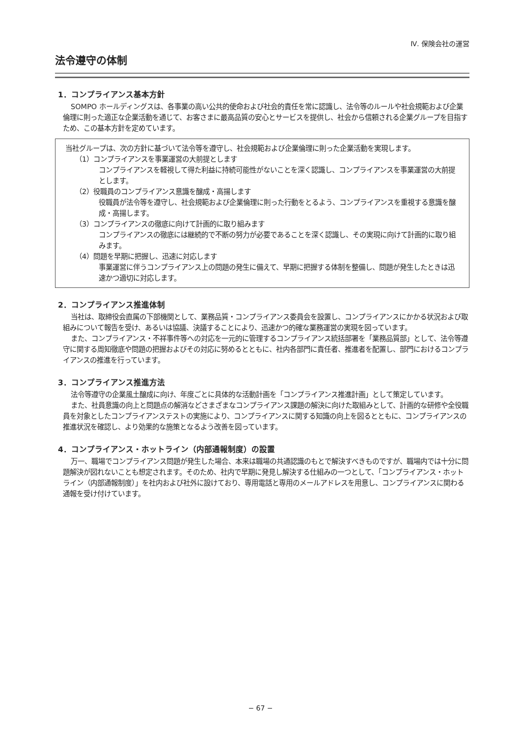Ⅳ. 保険会社の運営
法令遵守の体制
1．コンプライアンス基本方針
SOMPO ホールディングスは、各事業の高い公共的使命および社会的責任を常に認識し、法令等のルールや社会規範および企業倫理に則った適正な企業活動を通じて、お客さまに最高品質の安心とサービスを提供し、社会から信頼される企業グループを目指すため、この基本方針を定めています。
当社グループは、次の方針に基づいて法令等を遵守し、社会規範および企業倫理に則った企業活動を実現します。
（1）コンプライアンスを事業運営の大前提とします
コンプライアンスを軽視して得た利益に持続可能性がないことを深く認識し、コンプライアンスを事業運営の大前提とします。
（2）役職員のコンプライアンス意識を醸成・高揚します
役職員が法令等を遵守し、社会規範および企業倫理に則った行動をとるよう、コンプライアンスを重視する意識を醸成・高揚します。
（3）コンプライアンスの徹底に向けて計画的に取り組みます
コンプライアンスの徹底には継続的で不断の努力が必要であることを深く認識し、その実現に向けて計画的に取り組みます。
（4）問題を早期に把握し、迅速に対応します
事業運営に伴うコンプライアンス上の問題の発生に備えて、早期に把握する体制を整備し、問題が発生したときは迅速かつ適切に対応します。
2．コンプライアンス推進体制
当社は、取締役会直属の下部機関として、業務品質・コンプライアンス委員会を設置し、コンプライアンスにかかる状況および取組みについて報告を受け、あるいは協議、決議することにより、迅速かつ的確な業務運営の実現を図っています。
また、コンプライアンス・不祥事件等への対応を一元的に管理するコンプライアンス統括部署を「業務品質部」として、法令等遵守に関する周知徹底や問題の把握およびその対応に努めるとともに、社内各部門に責任者、推進者を配置し、部門におけるコンプライアンスの推進を行っています。
3．コンプライアンス推進方法
法令等遵守の企業風土醸成に向け、年度ごとに具体的な活動計画を「コンプライアンス推進計画」として策定しています。
また、社員意識の向上と問題点の解消などさまざまなコンプライアンス課題の解決に向けた取組みとして、計画的な研修や全役職員を対象としたコンプライアンステストの実施により、コンプライアンスに関する知識の向上を図るとともに、コンプライアンスの推進状況を確認し、より効果的な施策となるよう改善を図っています。
4．コンプライアンス・ホットライン（内部通報制度）の設置
万一、職場でコンプライアンス問題が発生した場合、本来は職場の共通認識のもとで解決すべきものですが、職場内では十分に問題解決が図れないことも想定されます。そのため、社内で早期に発見し解決する仕組みの一つとして、「コンプライアンス・ホットライン（内部通報制度）」を社内および社外に設けており、専用電話と専用のメールアドレスを用意し、コンプライアンスに関わる通報を受け付けています。
− 67 −